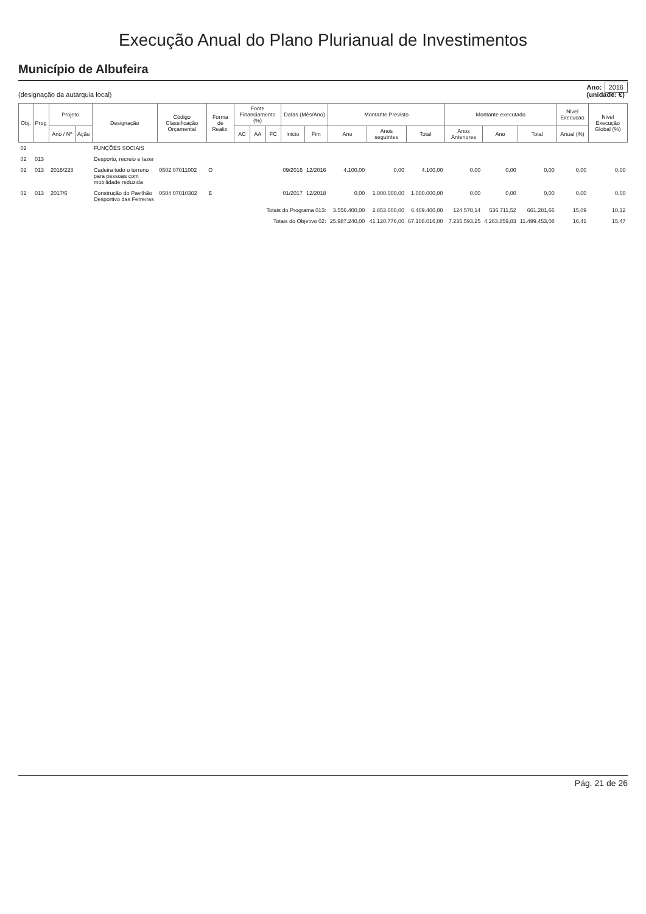Execução Anual do Plano Plurianual de Investimentos
Município de Albufeira
(designação da autarquia local)
Ano: 2016
(unidade: €)
| Obj. | Prog | Projeto | | Designação | Código Classificação Orçamental | Forma de Realiz. | Fonte Financiamento (%) | | | Datas (Mês/Ano) | | Montante Previsto | | | Montante executado | | | Nivel Execucao | Nivel Execução Global (%) |
| --- | --- | --- | --- | --- | --- | --- | --- | --- | --- | --- | --- | --- | --- | --- | --- | --- | --- | --- | --- |
| | | Ano / Nº | Ação | | | | AC | AA | FC | Inicio | Fim | Ano | Anos seguintes | Total | Anos Anteriores | Ano | Total | Anual (%) | |
| 02 | | | | FUNÇÕES SOCIAIS | | | | | | | | | | | | | | | |
| 02 | 013 | | | Desporto, recreio e lazer | | | | | | | | | | | | | | | |
| 02 | 013 | 2016/228 | | Cadeira todo o terreno para pessoas com mobilidade reduzida | 0502 07011002 | O | | | | 09/2016 | 12/2016 | 4.100,00 | 0,00 | 4.100,00 | 0,00 | 0,00 | 0,00 | 0,00 | 0,00 |
| 02 | 013 | 2017/6 | | Construção do Pavilhão Desportivo das Ferreiras | 0504 07010302 | E | | | | 01/2017 | 12/2018 | 0,00 | 1.000.000,00 | 1.000.000,00 | 0,00 | 0,00 | 0,00 | 0,00 | 0,00 |
| Totais do Programa 013: | | | | | | | | | | | | 3.556.400,00 | 2.853.000,00 | 6.409.400,00 | 124.570,14 | 536.711,52 | 661.281,66 | 15,09 | 10,12 |
| Totais do Objetivo 02: | | | | | | | | | | | | 25.987.240,00 | 41.120.776,00 | 67.108.016,00 | 7.235.593,25 | 4.263.859,83 | 11.499.453,08 | 16,41 | 15,47 |
Pág. 21 de 26